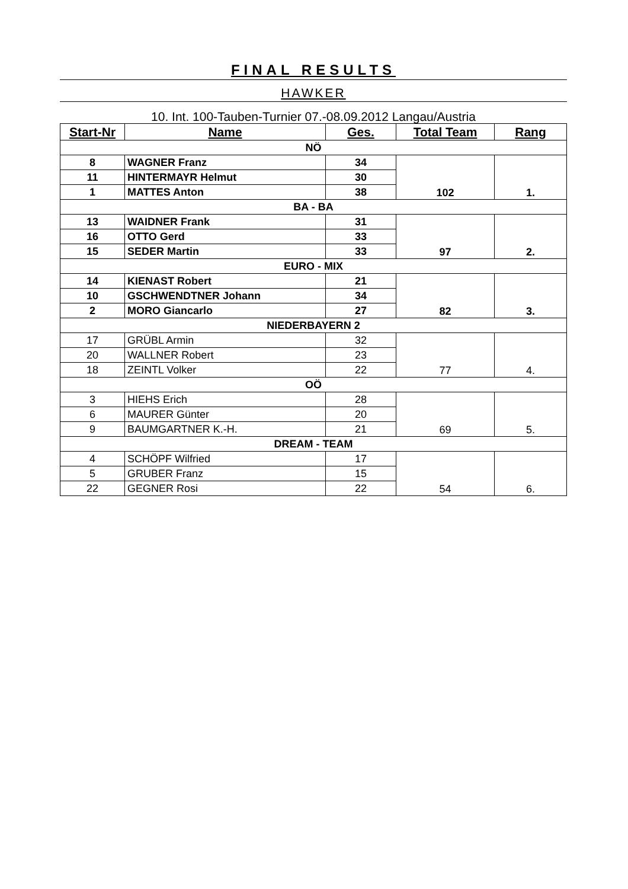FINAL RESULTS
HAWKER
10. Int. 100-Tauben-Turnier 07.-08.09.2012 Langau/Austria
| Start-Nr | Name | Ges. | Total Team | Rang |
| --- | --- | --- | --- | --- |
| NÖ | | | | |
| 8 | WAGNER Franz | 34 | 102 | 1. |
| 11 | HINTERMAYR Helmut | 30 | | |
| 1 | MATTES Anton | 38 | | |
| BA - BA | | | | |
| 13 | WAIDNER Frank | 31 | 97 | 2. |
| 16 | OTTO Gerd | 33 | | |
| 15 | SEDER Martin | 33 | | |
| EURO - MIX | | | | |
| 14 | KIENAST Robert | 21 | 82 | 3. |
| 10 | GSCHWENDTNER Johann | 34 | | |
| 2 | MORO Giancarlo | 27 | | |
| NIEDERBAYERN 2 | | | | |
| 17 | GRÜBL Armin | 32 | 77 | 4. |
| 20 | WALLNER Robert | 23 | | |
| 18 | ZEINTL Volker | 22 | | |
| OÖ | | | | |
| 3 | HIEHS Erich | 28 | 69 | 5. |
| 6 | MAURER Günter | 20 | | |
| 9 | BAUMGARTNER K.-H. | 21 | | |
| DREAM - TEAM | | | | |
| 4 | SCHÖPF Wilfried | 17 | 54 | 6. |
| 5 | GRUBER Franz | 15 | | |
| 22 | GEGNER Rosi | 22 | | |